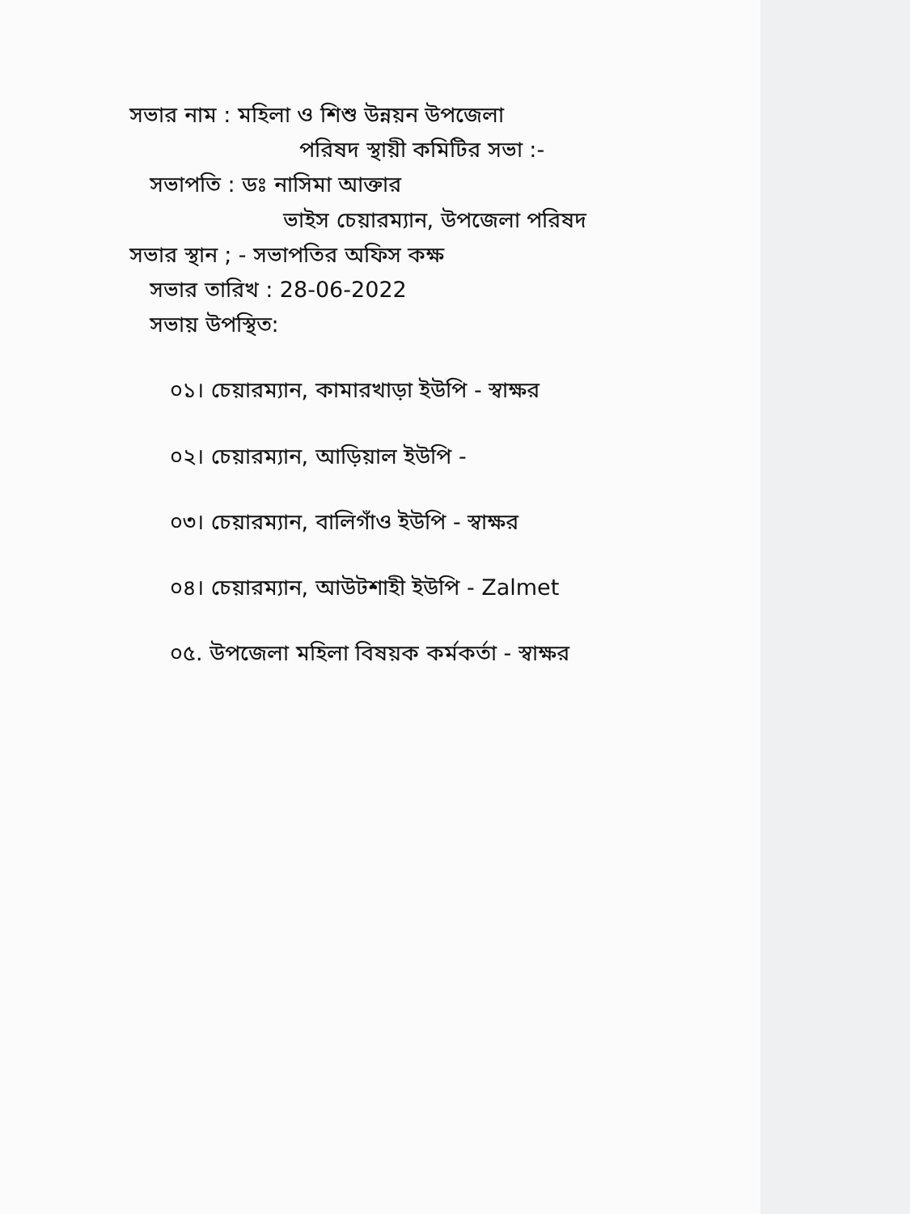সভার নাম : মহিলা ও শিশু উন্নয়ন উপজেলা
পরিষদ স্থায়ী কমিটির সভা :-
সভাপতি : ডঃ নাসিমা আক্তার
ভাইস চেয়ারম্যান, উপজেলা পরিষদ
সভার স্থান ; - সভাপতির অফিস কক্ষ
সভার তারিখ : 28-06-2022
সভায় উপস্থিত:
০১। চেয়ারম্যান, কামারখাড়া ইউপি - স্বাক্ষর
০২। চেয়ারম্যান, আড়িয়াল ইউপি -
০৩। চেয়ারম্যান, বালিগাঁও ইউপি - স্বাক্ষর
০৪। চেয়ারম্যান, আউটশাহী ইউপি - Zalmet
০৫. উপজেলা মহিলা বিষয়ক কর্মকর্তা - স্বাক্ষর